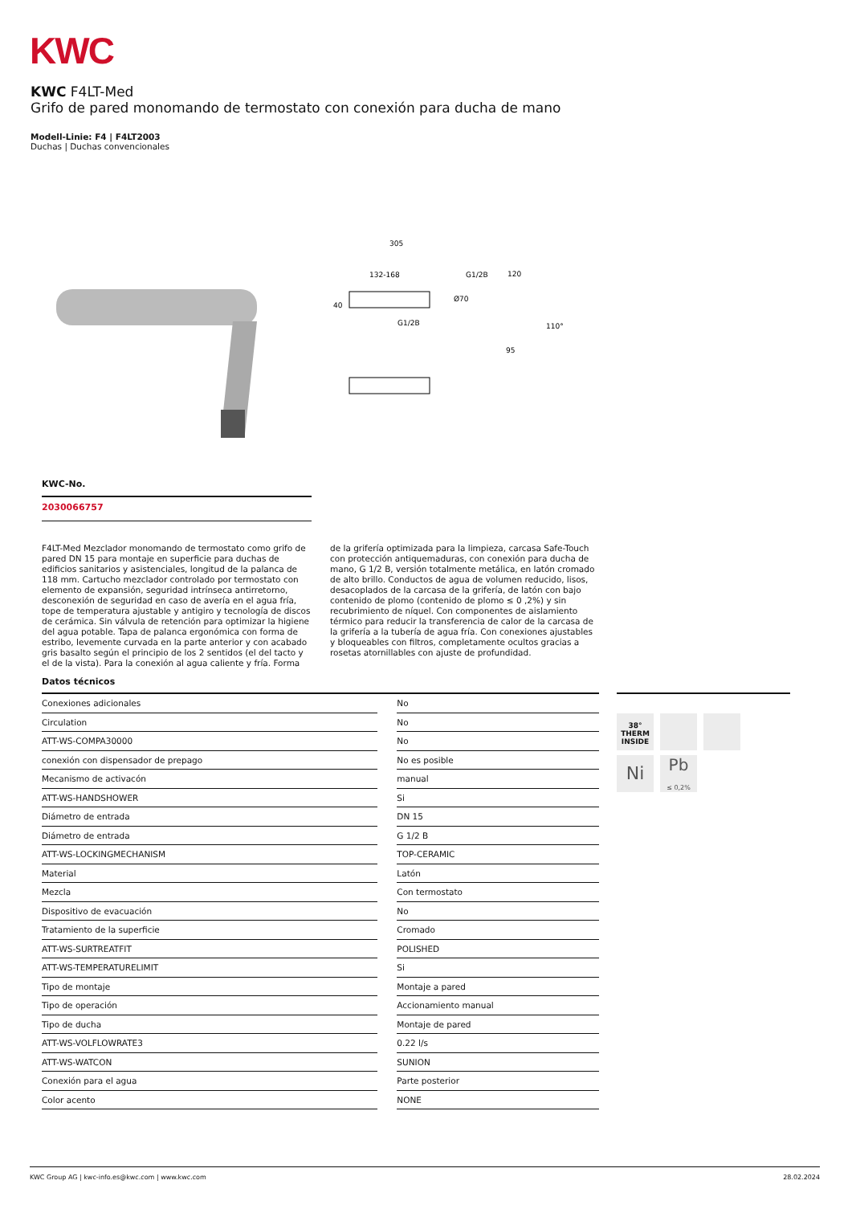KWC
KWC F4LT-Med
Grifo de pared monomando de termostato con conexión para ducha de mano
Modell-Linie: F4 | F4LT2003
Duchas | Duchas convencionales
305
132-168
40
G1/2B
G1/2B
120
Ø70
110°
95
KWC-No.
2030066757
F4LT-Med Mezclador monomando de termostato como grifo de pared DN 15 para montaje en superficie para duchas de edificios sanitarios y asistenciales, longitud de la palanca de 118 mm. Cartucho mezclador controlado por termostato con elemento de expansión, seguridad intrínseca antirretorno, desconexión de seguridad en caso de avería en el agua fría, tope de temperatura ajustable y antigiro y tecnología de discos de cerámica. Sin válvula de retención para optimizar la higiene del agua potable. Tapa de palanca ergonómica con forma de estribo, levemente curvada en la parte anterior y con acabado gris basalto según el principio de los 2 sentidos (el del tacto y el de la vista). Para la conexión al agua caliente y fría. Forma de la grifería optimizada para la limpieza, carcasa Safe-Touch con protección antiquemaduras, con conexión para ducha de mano, G 1/2 B, versión totalmente metálica, en latón cromado de alto brillo. Conductos de agua de volumen reducido, lisos, desacoplados de la carcasa de la grifería, de latón con bajo contenido de plomo (contenido de plomo ≤ 0 ,2%) y sin recubrimiento de níquel. Con componentes de aislamiento térmico para reducir la transferencia de calor de la carcasa de la grifería a la tubería de agua fría. Con conexiones ajustables y bloqueables con filtros, completamente ocultos gracias a rosetas atornillables con ajuste de profundidad.
Datos técnicos
| Conexiones adicionales | | No |
| Circulation | | No |
| ATT-WS-COMPA30000 | | No |
| conexión con dispensador de prepago | | No es posible |
| Mecanismo de activacón | | manual |
| ATT-WS-HANDSHOWER | | Si |
| Diámetro de entrada | | DN 15 |
| Diámetro de entrada | | G 1/2 B |
| ATT-WS-LOCKINGMECHANISM | | TOP-CERAMIC |
| Material | | Latón |
| Mezcla | | Con termostato |
| Dispositivo de evacuación | | No |
| Tratamiento de la superficie | | Cromado |
| ATT-WS-SURTREATFIT | | POLISHED |
| ATT-WS-TEMPERATURELIMIT | | Si |
| Tipo de montaje | | Montaje a pared |
| Tipo de operación | | Accionamiento manual |
| Tipo de ducha | | Montaje de pared |
| ATT-WS-VOLFLOWRATE3 | | 0.22 l/s |
| ATT-WS-WATCON | | SUNION |
| Conexión para el agua | | Parte posterior |
| Color acento | | NONE |
38°
THERM
INSIDE
Ni
Pb
≤ 0,2%
KWC Group AG | kwc-info.es@kwc.com | www.kwc.com 28.02.2024